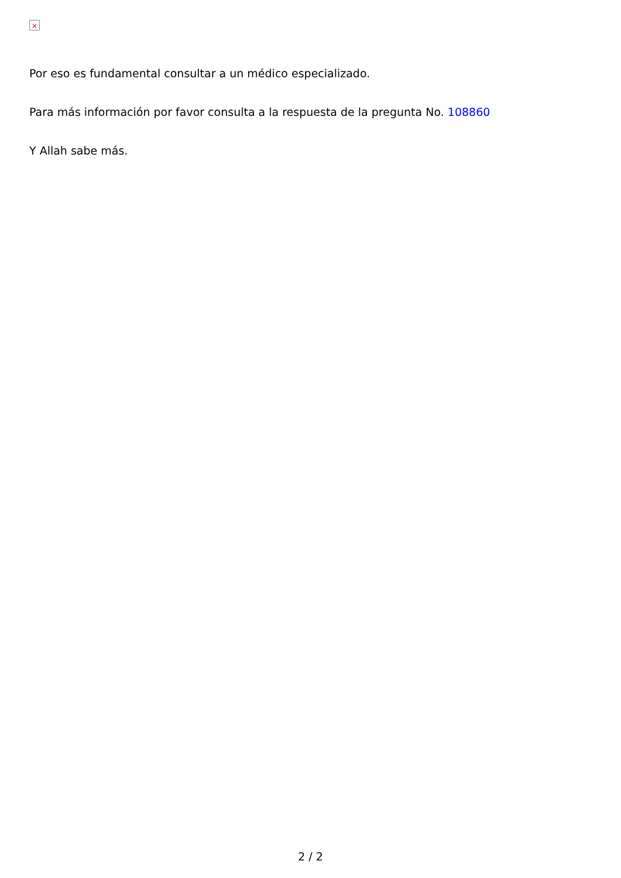×
Por eso es fundamental consultar a un médico especializado.
Para más información por favor consulta a la respuesta de la pregunta No. 108860
Y Allah sabe más.
2 / 2